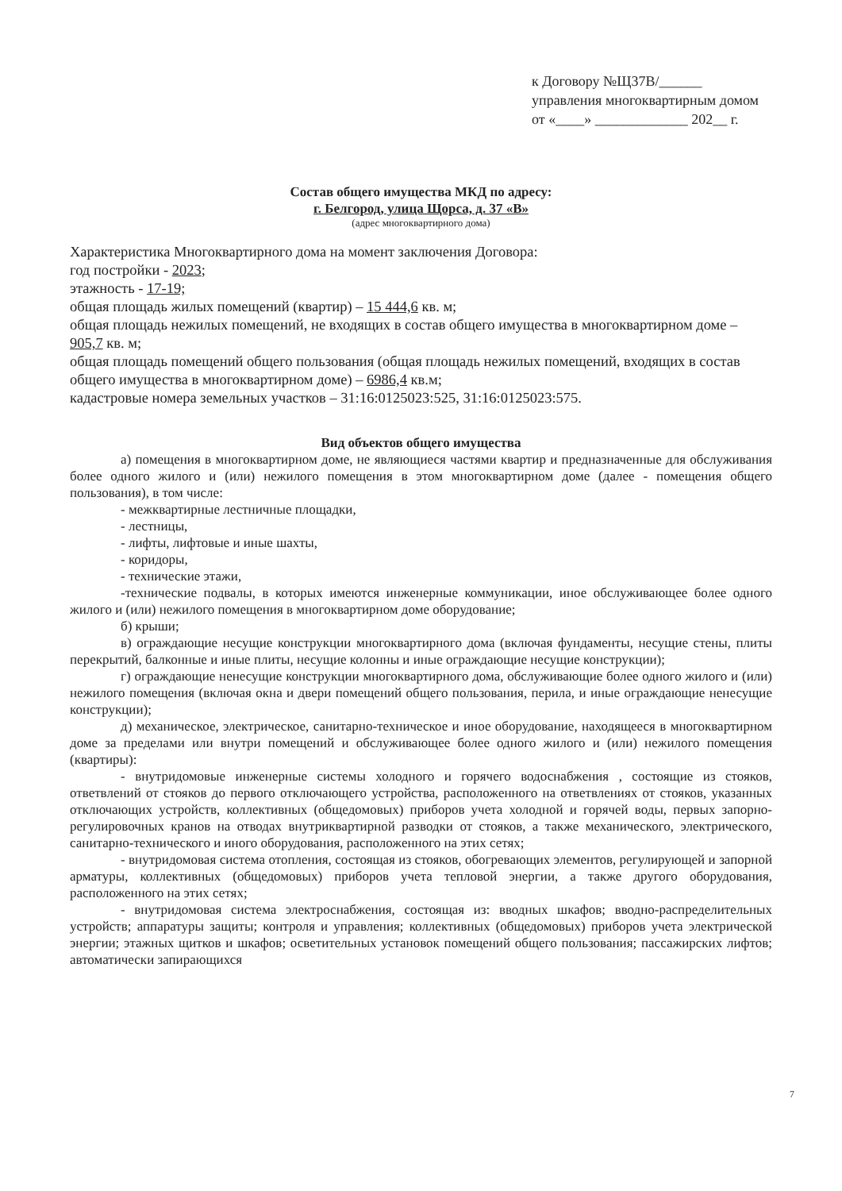к Договору №Щ37В/______
управления многоквартирным домом
от «____» _____________ 202__ г.
Состав общего имущества МКД по адресу:
г. Белгород, улица Щорса, д. 37 «В»
(адрес многоквартирного дома)
Характеристика Многоквартирного дома на момент заключения Договора:
год постройки - 2023;
этажность - 17-19;
общая площадь жилых помещений (квартир) – 15 444,6 кв. м;
общая площадь нежилых помещений, не входящих в состав общего имущества в многоквартирном доме – 905,7 кв. м;
общая площадь помещений общего пользования (общая площадь нежилых помещений, входящих в состав общего имущества в многоквартирном доме) – 6986,4 кв.м;
кадастровые номера земельных участков – 31:16:0125023:525, 31:16:0125023:575.
Вид объектов общего имущества
а) помещения в многоквартирном доме, не являющиеся частями квартир и предназначенные для обслуживания более одного жилого и (или) нежилого помещения в этом многоквартирном доме (далее - помещения общего пользования), в том числе:
- межквартирные лестничные площадки,
- лестницы,
- лифты, лифтовые и иные шахты,
- коридоры,
- технические этажи,
-технические подвалы, в которых имеются инженерные коммуникации, иное обслуживающее более одного жилого и (или) нежилого помещения в многоквартирном доме оборудование;
б) крыши;
в) ограждающие несущие конструкции многоквартирного дома (включая фундаменты, несущие стены, плиты перекрытий, балконные и иные плиты, несущие колонны и иные ограждающие несущие конструкции);
г) ограждающие ненесущие конструкции многоквартирного дома, обслуживающие более одного жилого и (или) нежилого помещения (включая окна и двери помещений общего пользования, перила, и иные ограждающие ненесущие конструкции);
д) механическое, электрическое, санитарно-техническое и иное оборудование, находящееся в многоквартирном доме за пределами или внутри помещений и обслуживающее более одного жилого и (или) нежилого помещения (квартиры):
- внутридомовые инженерные системы холодного и горячего водоснабжения , состоящие из стояков, ответвлений от стояков до первого отключающего устройства, расположенного на ответвлениях от стояков, указанных отключающих устройств, коллективных (общедомовых) приборов учета холодной и горячей воды, первых запорно-регулировочных кранов на отводах внутриквартирной разводки от стояков, а также механического, электрического, санитарно-технического и иного оборудования, расположенного на этих сетях;
- внутридомовая система отопления, состоящая из стояков, обогревающих элементов, регулирующей и запорной арматуры, коллективных (общедомовых) приборов учета тепловой энергии, а также другого оборудования, расположенного на этих сетях;
- внутридомовая система электроснабжения, состоящая из: вводных шкафов; вводно-распределительных устройств; аппаратуры защиты; контроля и управления; коллективных (общедомовых) приборов учета электрической энергии; этажных щитков и шкафов; осветительных установок помещений общего пользования; пассажирских лифтов; автоматически запирающихся
7